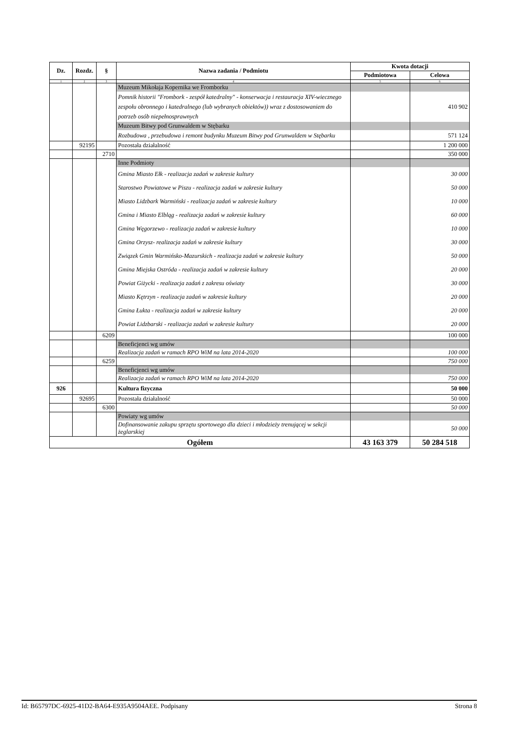| Dz. | Rozdz. | § | Nazwa zadania / Podmiotu | Kwota dotacji | |
| --- | --- | --- | --- | --- | --- |
| | | | | Podmiotowa | Celowa |
| 1 | 2 | 3 | 4 | 5 | 6 |
| | | | Muzeum Mikołaja Kopernika we Fromborku | | |
| | | | Pomnik historii "Frombork - zespół katedralny" - konserwacja i restauracja XIV-wiecznego zespołu obronnego i katedralnego (lub wybranych obiektów)) wraz z dostosowaniem do potrzeb osób niepełnosprawnych | | 410 902 |
| | | | Muzeum Bitwy pod Grunwaldem w Stębarku | | |
| | | | Rozbudowa , przebudowa i remont budynku Muzeum Bitwy pod Grunwaldem w Stębarku | | 571 124 |
| | 92195 | | Pozostała działalność | | 1 200 000 |
| | | 2710 | | | 350 000 |
| | | | Inne Podmioty | | |
| | | | Gmina Miasto Ełk - realizacja zadań w zakresie kultury | | 30 000 |
| | | | Starostwo Powiatowe w Piszu - realizacja zadań w zakresie kultury | | 50 000 |
| | | | Miasto Lidzbark Warmiński - realizacja zadań w zakresie kultury | | 10 000 |
| | | | Gmina i Miasto Elbląg - realizacja zadań w zakresie kultury | | 60 000 |
| | | | Gmina Węgorzewo - realizacja zadań w zakresie kultury | | 10 000 |
| | | | Gmina Orzysz- realizacja zadań w zakresie kultury | | 30 000 |
| | | | Związek Gmin Warmińsko-Mazurskich - realizacja zadań w zakresie kultury | | 50 000 |
| | | | Gmina Miejska Ostróda - realizacja zadań w zakresie kultury | | 20 000 |
| | | | Powiat Giżycki - realizacja zadań z zakresu oświaty | | 30 000 |
| | | | Miasto Kętrzyn - realizacja zadań w zakresie kultury | | 20 000 |
| | | | Gmina Łukta - realizacja zadań w zakresie kultury | | 20 000 |
| | | | Powiat Lidzbarski - realizacja zadań w zakresie kultury | | 20 000 |
| | | 6209 | | | 100 000 |
| | | | Beneficjenci wg umów | | |
| | | | Realizacja zadań w ramach RPO WiM na lata 2014-2020 | | 100 000 |
| | | 6259 | | | 750 000 |
| | | | Beneficjenci wg umów | | |
| | | | Realizacja zadań w ramach RPO WiM na lata 2014-2020 | | 750 000 |
| 926 | | | Kultura fizyczna | | 50 000 |
| | 92695 | | Pozostała działalność | | 50 000 |
| | | 6300 | | | 50 000 |
| | | | Powiaty wg umów | | |
| | | | Dofinansowanie zakupu sprzętu sportowego dla dzieci i młodzieży trenującej w sekcji żeglarskiej | | 50 000 |
| Ogółem | | | | 43 163 379 | 50 284 518 |
Id: B65797DC-6925-41D2-BA64-E935A9504AEE. Podpisany Strona 8